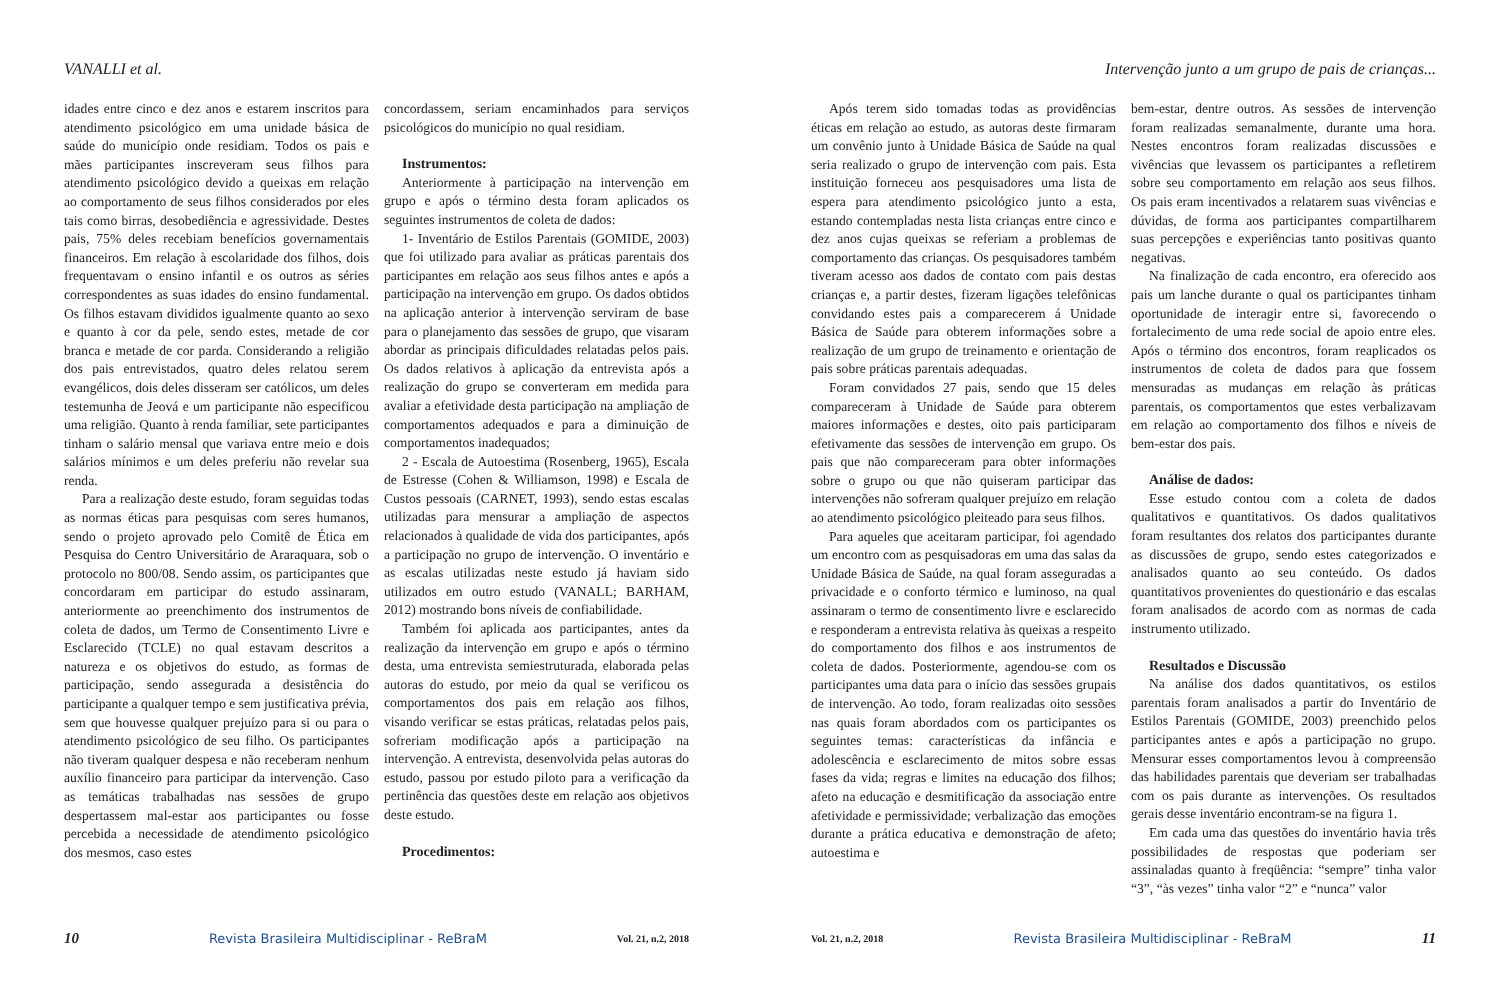VANALLI et al.
idades entre cinco e dez anos e estarem inscritos para atendimento psicológico em uma unidade básica de saúde do município onde residiam. Todos os pais e mães participantes inscreveram seus filhos para atendimento psicológico devido a queixas em relação ao comportamento de seus filhos considerados por eles tais como birras, desobediência e agressividade. Destes pais, 75% deles recebiam benefícios governamentais financeiros. Em relação à escolaridade dos filhos, dois frequentavam o ensino infantil e os outros as séries correspondentes as suas idades do ensino fundamental. Os filhos estavam divididos igualmente quanto ao sexo e quanto à cor da pele, sendo estes, metade de cor branca e metade de cor parda. Considerando a religião dos pais entrevistados, quatro deles relatou serem evangélicos, dois deles disseram ser católicos, um deles testemunha de Jeová e um participante não especificou uma religião. Quanto à renda familiar, sete participantes tinham o salário mensal que variava entre meio e dois salários mínimos e um deles preferiu não revelar sua renda.
Para a realização deste estudo, foram seguidas todas as normas éticas para pesquisas com seres humanos, sendo o projeto aprovado pelo Comitê de Ética em Pesquisa do Centro Universitário de Araraquara, sob o protocolo no 800/08. Sendo assim, os participantes que concordaram em participar do estudo assinaram, anteriormente ao preenchimento dos instrumentos de coleta de dados, um Termo de Consentimento Livre e Esclarecido (TCLE) no qual estavam descritos a natureza e os objetivos do estudo, as formas de participação, sendo assegurada a desistência do participante a qualquer tempo e sem justificativa prévia, sem que houvesse qualquer prejuízo para si ou para o atendimento psicológico de seu filho. Os participantes não tiveram qualquer despesa e não receberam nenhum auxílio financeiro para participar da intervenção. Caso as temáticas trabalhadas nas sessões de grupo despertassem mal-estar aos participantes ou fosse percebida a necessidade de atendimento psicológico dos mesmos, caso estes
concordassem, seriam encaminhados para serviços psicológicos do município no qual residiam.
Instrumentos:
Anteriormente à participação na intervenção em grupo e após o término desta foram aplicados os seguintes instrumentos de coleta de dados:
1- Inventário de Estilos Parentais (GOMIDE, 2003) que foi utilizado para avaliar as práticas parentais dos participantes em relação aos seus filhos antes e após a participação na intervenção em grupo. Os dados obtidos na aplicação anterior à intervenção serviram de base para o planejamento das sessões de grupo, que visaram abordar as principais dificuldades relatadas pelos pais. Os dados relativos à aplicação da entrevista após a realização do grupo se converteram em medida para avaliar a efetividade desta participação na ampliação de comportamentos adequados e para a diminuição de comportamentos inadequados;
2 - Escala de Autoestima (Rosenberg, 1965), Escala de Estresse (Cohen & Williamson, 1998) e Escala de Custos pessoais (CARNET, 1993), sendo estas escalas utilizadas para mensurar a ampliação de aspectos relacionados à qualidade de vida dos participantes, após a participação no grupo de intervenção. O inventário e as escalas utilizadas neste estudo já haviam sido utilizados em outro estudo (VANALL; BARHAM, 2012) mostrando bons níveis de confiabilidade.
Também foi aplicada aos participantes, antes da realização da intervenção em grupo e após o término desta, uma entrevista semiestruturada, elaborada pelas autoras do estudo, por meio da qual se verificou os comportamentos dos pais em relação aos filhos, visando verificar se estas práticas, relatadas pelos pais, sofreriam modificação após a participação na intervenção. A entrevista, desenvolvida pelas autoras do estudo, passou por estudo piloto para a verificação da pertinência das questões deste em relação aos objetivos deste estudo.
Procedimentos:
10 Revista Brasileira Multidisciplinar - ReBraM Vol. 21, n.2, 2018
Intervenção junto a um grupo de pais de crianças...
Após terem sido tomadas todas as providências éticas em relação ao estudo, as autoras deste firmaram um convênio junto à Unidade Básica de Saúde na qual seria realizado o grupo de intervenção com pais. Esta instituição forneceu aos pesquisadores uma lista de espera para atendimento psicológico junto a esta, estando contempladas nesta lista crianças entre cinco e dez anos cujas queixas se referiam a problemas de comportamento das crianças. Os pesquisadores também tiveram acesso aos dados de contato com pais destas crianças e, a partir destes, fizeram ligações telefônicas convidando estes pais a comparecerem á Unidade Básica de Saúde para obterem informações sobre a realização de um grupo de treinamento e orientação de pais sobre práticas parentais adequadas.
Foram convidados 27 pais, sendo que 15 deles compareceram à Unidade de Saúde para obterem maiores informações e destes, oito pais participaram efetivamente das sessões de intervenção em grupo. Os pais que não compareceram para obter informações sobre o grupo ou que não quiseram participar das intervenções não sofreram qualquer prejuízo em relação ao atendimento psicológico pleiteado para seus filhos.
Para aqueles que aceitaram participar, foi agendado um encontro com as pesquisadoras em uma das salas da Unidade Básica de Saúde, na qual foram asseguradas a privacidade e o conforto térmico e luminoso, na qual assinaram o termo de consentimento livre e esclarecido e responderam a entrevista relativa às queixas a respeito do comportamento dos filhos e aos instrumentos de coleta de dados. Posteriormente, agendou-se com os participantes uma data para o início das sessões grupais de intervenção. Ao todo, foram realizadas oito sessões nas quais foram abordados com os participantes os seguintes temas: características da infância e adolescência e esclarecimento de mitos sobre essas fases da vida; regras e limites na educação dos filhos; afeto na educação e desmitificação da associação entre afetividade e permissividade; verbalização das emoções durante a prática educativa e demonstração de afeto; autoestima e
bem-estar, dentre outros. As sessões de intervenção foram realizadas semanalmente, durante uma hora. Nestes encontros foram realizadas discussões e vivências que levassem os participantes a refletirem sobre seu comportamento em relação aos seus filhos. Os pais eram incentivados a relatarem suas vivências e dúvidas, de forma aos participantes compartilharem suas percepções e experiências tanto positivas quanto negativas.
Na finalização de cada encontro, era oferecido aos pais um lanche durante o qual os participantes tinham oportunidade de interagir entre si, favorecendo o fortalecimento de uma rede social de apoio entre eles. Após o término dos encontros, foram reaplicados os instrumentos de coleta de dados para que fossem mensuradas as mudanças em relação às práticas parentais, os comportamentos que estes verbalizavam em relação ao comportamento dos filhos e níveis de bem-estar dos pais.
Análise de dados:
Esse estudo contou com a coleta de dados qualitativos e quantitativos. Os dados qualitativos foram resultantes dos relatos dos participantes durante as discussões de grupo, sendo estes categorizados e analisados quanto ao seu conteúdo. Os dados quantitativos provenientes do questionário e das escalas foram analisados de acordo com as normas de cada instrumento utilizado.
Resultados e Discussão
Na análise dos dados quantitativos, os estilos parentais foram analisados a partir do Inventário de Estilos Parentais (GOMIDE, 2003) preenchido pelos participantes antes e após a participação no grupo. Mensurar esses comportamentos levou à compreensão das habilidades parentais que deveriam ser trabalhadas com os pais durante as intervenções. Os resultados gerais desse inventário encontram-se na figura 1.
Em cada uma das questões do inventário havia três possibilidades de respostas que poderiam ser assinaladas quanto à freqüência: “sempre” tinha valor “3”, “às vezes” tinha valor “2” e “nunca” valor
Vol. 21, n.2, 2018 Revista Brasileira Multidisciplinar - ReBraM 11